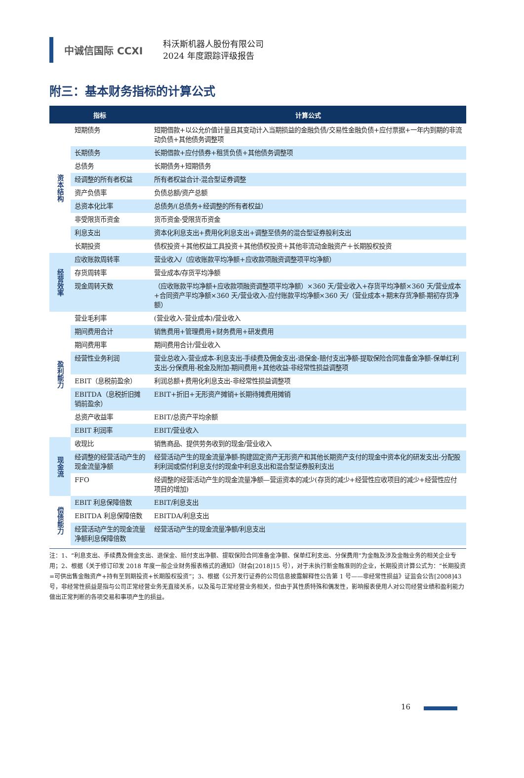中诚信国际 CCXI
科沃斯机器人股份有限公司
2024 年度跟踪评级报告
附三：基本财务指标的计算公式
| 指标 | | 计算公式 |
| --- | --- | --- |
| 资本结构 | 短期债务 | 短期借款+以公允价值计量且其变动计入当期损益的金融负债/交易性金融负债+应付票据+一年内到期的非流动负债+其他债务调整项 |
| | 长期债务 | 长期借款+应付债券+租赁负债+其他债务调整项 |
| | 总债务 | 长期债务+短期债务 |
| | 经调整的所有者权益 | 所有者权益合计-混合型证券调整 |
| | 资产负债率 | 负债总额/资产总额 |
| | 总资本化比率 | 总债务/(总债务+经调整的所有者权益） |
| | 非受限货币资金 | 货币资金-受限货币资金 |
| | 利息支出 | 资本化利息支出+费用化利息支出+调整至债务的混合型证券股利支出 |
| | 长期投资 | 债权投资＋其他权益工具投资＋其他债权投资＋其他非流动金融资产＋长期股权投资 |
| 经营效率 | 应收账款周转率 | 营业收入/（应收账款平均净额+应收款项融资调整项平均净额） |
| | 存货周转率 | 营业成本/存货平均净额 |
| | 现金周转天数 | （应收账款平均净额+应收款项融资调整项平均净额）×360 天/营业收入+存货平均净额×360 天/营业成本+合同资产平均净额×360 天/营业收入-应付账款平均净额×360 天/（营业成本+期末存货净额-期初存货净额） |
| 盈利能力 | 营业毛利率 | (营业收入-营业成本)/营业收入 |
| | 期间费用合计 | 销售费用+管理费用+财务费用+研发费用 |
| | 期间费用率 | 期间费用合计/营业收入 |
| | 经营性业务利润 | 营业总收入-营业成本-利息支出-手续费及佣金支出-退保金-赔付支出净额-提取保险合同准备金净额-保单红利支出-分保费用-税金及附加-期间费用+其他收益-非经常性损益调整项 |
| | EBIT（息税前盈余） | 利润总额+费用化利息支出-非经常性损益调整项 |
| | EBITDA（息税折旧摊销前盈余） | EBIT+折旧+无形资产摊销+长期待摊费用摊销 |
| | 总资产收益率 | EBIT/总资产平均余额 |
| | EBIT 利润率 | EBIT/营业收入 |
| 现金流 | 收现比 | 销售商品、提供劳务收到的现金/营业收入 |
| | 经调整的经营活动产生的现金流量净额 | 经营活动产生的现金流量净额-购建固定资产无形资产和其他长期资产支付的现金中资本化的研发支出-分配股利利润或偿付利息支付的现金中利息支出和混合型证券股利支出 |
| | FFO | 经调整的经营活动产生的现金流量净额—营运资本的减少(存货的减少+经营性应收项目的减少+经营性应付项目的增加) |
| 偿债能力 | EBIT 利息保障倍数 | EBIT/利息支出 |
| | EBITDA 利息保障倍数 | EBITDA/利息支出 |
| | 经营活动产生的现金流量净额利息保障倍数 | 经营活动产生的现金流量净额/利息支出 |
注：1、“利息支出、手续费及佣金支出、退保金、赔付支出净额、提取保险合同准备金净额、保单红利支出、分保费用”为金融及涉及金融业务的相关企业专用；2、根据《关于修订印发 2018 年度一般企业财务报表格式的通知》（财会[2018]15 号），对于未执行新金融准则的企业，长期投资计算公式为：“长期投资=可供出售金融资产+持有至到期投资+长期股权投资”；3、根据《公开发行证券的公司信息披露解释性公告第 1 号——非经常性损益》证监会公告[2008]43 号，非经常性损益是指与公司正常经营业务无直接关系，以及虽与正常经营业务相关，但由于其性质特殊和偶发性，影响报表使用人对公司经营业绩和盈利能力做出正常判断的各项交易和事项产生的损益。
16